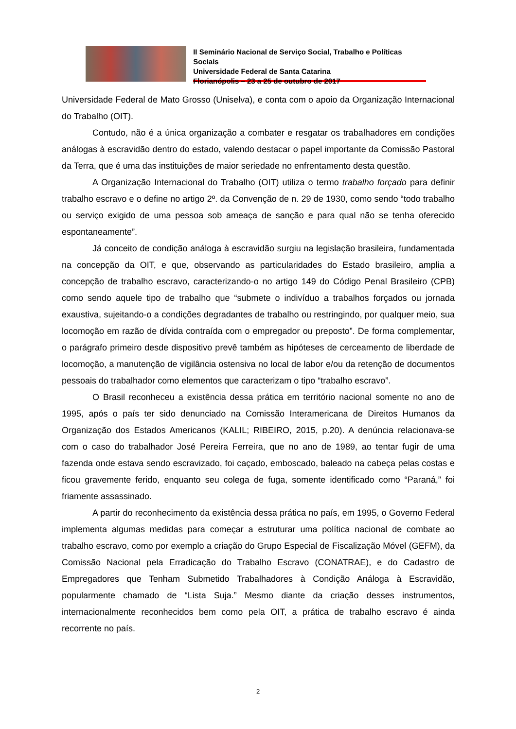II Seminário Nacional de Serviço Social, Trabalho e Políticas Sociais
Universidade Federal de Santa Catarina
Florianópolis – 23 a 25 de outubro de 2017
Universidade Federal de Mato Grosso (Uniselva), e conta com o apoio da Organização Internacional do Trabalho (OIT).
Contudo, não é a única organização a combater e resgatar os trabalhadores em condições análogas à escravidão dentro do estado, valendo destacar o papel importante da Comissão Pastoral da Terra, que é uma das instituições de maior seriedade no enfrentamento desta questão.
A Organização Internacional do Trabalho (OIT) utiliza o termo trabalho forçado para definir trabalho escravo e o define no artigo 2º. da Convenção de n. 29 de 1930, como sendo “todo trabalho ou serviço exigido de uma pessoa sob ameaça de sanção e para qual não se tenha oferecido espontaneamente”.
Já conceito de condição análoga à escravidão surgiu na legislação brasileira, fundamentada na concepção da OIT, e que, observando as particularidades do Estado brasileiro, amplia a concepção de trabalho escravo, caracterizando-o no artigo 149 do Código Penal Brasileiro (CPB) como sendo aquele tipo de trabalho que “submete o indivíduo a trabalhos forçados ou jornada exaustiva, sujeitando-o a condições degradantes de trabalho ou restringindo, por qualquer meio, sua locomoção em razão de dívida contraída com o empregador ou preposto”. De forma complementar, o parágrafo primeiro desde dispositivo prevê também as hipóteses de cerceamento de liberdade de locomoção, a manutenção de vigilância ostensiva no local de labor e/ou da retenção de documentos pessoais do trabalhador como elementos que caracterizam o tipo “trabalho escravo”.
O Brasil reconheceu a existência dessa prática em território nacional somente no ano de 1995, após o país ter sido denunciado na Comissão Interamericana de Direitos Humanos da Organização dos Estados Americanos (KALIL; RIBEIRO, 2015, p.20). A denúncia relacionava-se com o caso do trabalhador José Pereira Ferreira, que no ano de 1989, ao tentar fugir de uma fazenda onde estava sendo escravizado, foi caçado, emboscado, baleado na cabeça pelas costas e ficou gravemente ferido, enquanto seu colega de fuga, somente identificado como “Paraná,” foi friamente assassinado.
A partir do reconhecimento da existência dessa prática no país, em 1995, o Governo Federal implementa algumas medidas para começar a estruturar uma política nacional de combate ao trabalho escravo, como por exemplo a criação do Grupo Especial de Fiscalização Móvel (GEFM), da Comissão Nacional pela Erradicação do Trabalho Escravo (CONATRAE), e do Cadastro de Empregadores que Tenham Submetido Trabalhadores à Condição Análoga à Escravidão, popularmente chamado de “Lista Suja.” Mesmo diante da criação desses instrumentos, internacionalmente reconhecidos bem como pela OIT, a prática de trabalho escravo é ainda recorrente no país.
2